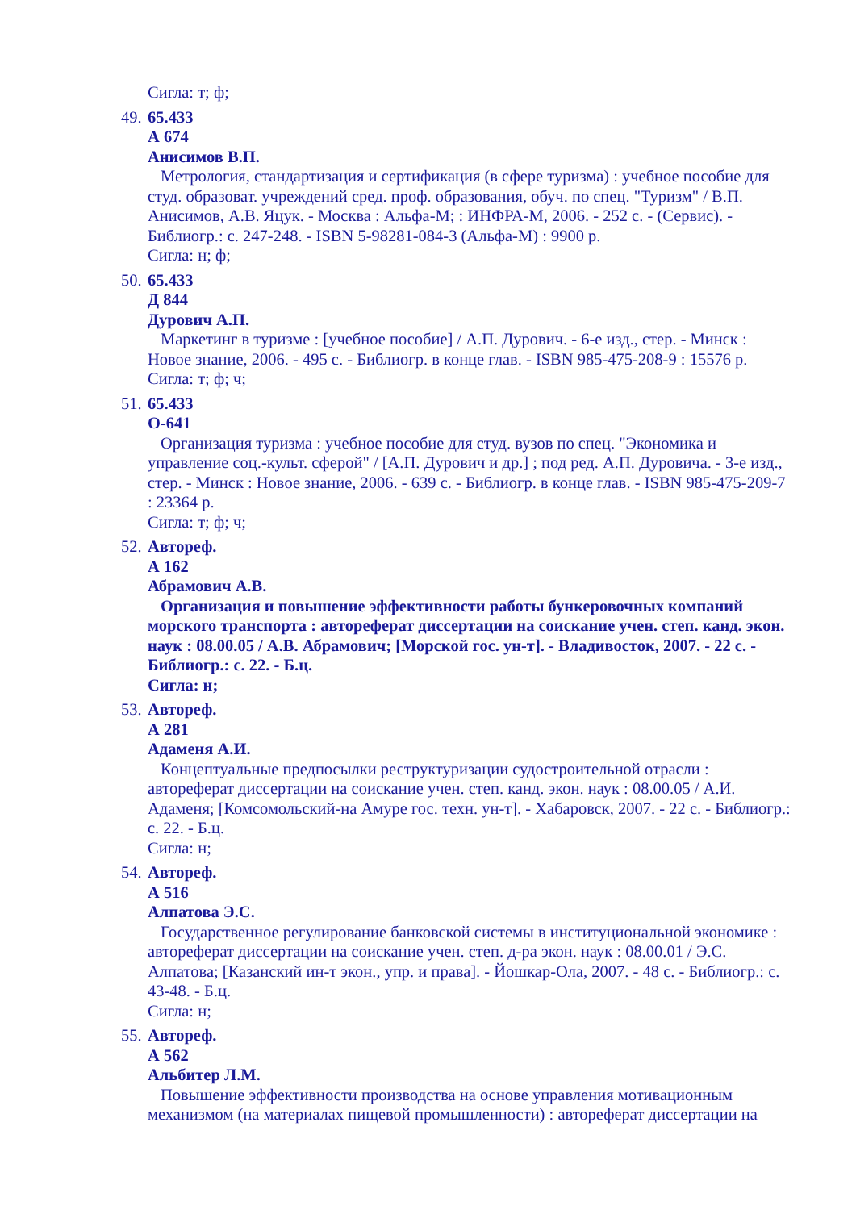Сигла: т; ф;
49.
65.433
А 674
Анисимов В.П.
Метрология, стандартизация и сертификация (в сфере туризма) : учебное пособие для студ. образоват. учреждений сред. проф. образования, обуч. по спец. "Туризм" / В.П. Анисимов, А.В. Яцук. - Москва : Альфа-М; : ИНФРА-М, 2006. - 252 с. - (Сервис). - Библиогр.: с. 247-248. - ISBN 5-98281-084-3 (Альфа-М) : 9900 р.
Сигла: н; ф;
50.
65.433
Д 844
Дурович А.П.
Маркетинг в туризме : [учебное пособие] / А.П. Дурович. - 6-е изд., стер. - Минск : Новое знание, 2006. - 495 с. - Библиогр. в конце глав. - ISBN 985-475-208-9 : 15576 р.
Сигла: т; ф; ч;
51.
65.433
О-641
Организация туризма : учебное пособие для студ. вузов по спец. "Экономика и управление соц.-культ. сферой" / [А.П. Дурович и др.] ; под ред. А.П. Дуровича. - 3-е изд., стер. - Минск : Новое знание, 2006. - 639 с. - Библиогр. в конце глав. - ISBN 985-475-209-7 : 23364 р.
Сигла: т; ф; ч;
52.
Автореф.
А 162
Абрамович А.В.
Организация и повышение эффективности работы бункеровочных компаний морского транспорта : автореферат диссертации на соискание учен. степ. канд. экон. наук : 08.00.05 / А.В. Абрамович; [Морской гос. ун-т]. - Владивосток, 2007. - 22 с. - Библиогр.: с. 22. - Б.ц.
Сигла: н;
53.
Автореф.
А 281
Адаменя А.И.
Концептуальные предпосылки реструктуризации судостроительной отрасли : автореферат диссертации на соискание учен. степ. канд. экон. наук : 08.00.05 / А.И. Адаменя; [Комсомольский-на Амуре гос. техн. ун-т]. - Хабаровск, 2007. - 22 с. - Библиогр.: с. 22. - Б.ц.
Сигла: н;
54.
Автореф.
А 516
Алпатова Э.С.
Государственное регулирование банковской системы в институциональной экономике : автореферат диссертации на соискание учен. степ. д-ра экон. наук : 08.00.01 / Э.С. Алпатова; [Казанский ин-т экон., упр. и права]. - Йошкар-Ола, 2007. - 48 с. - Библиогр.: с. 43-48. - Б.ц.
Сигла: н;
55.
Автореф.
А 562
Альбитер Л.М.
Повышение эффективности производства на основе управления мотивационным механизмом (на материалах пищевой промышленности) : автореферат диссертации на